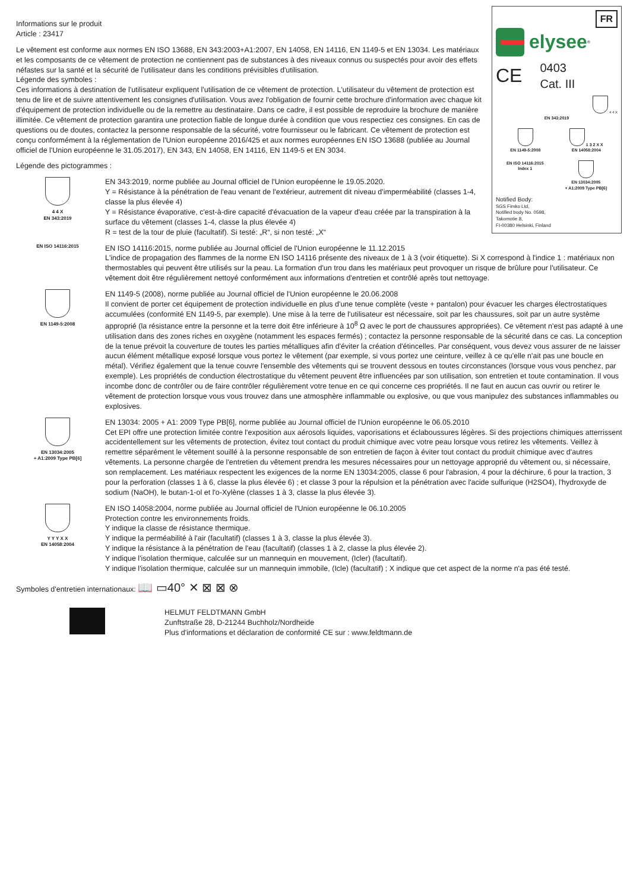FR
elysee<sup>®</sup>
CE 0403
Cat. III
4 4 X
EN 343:2019
EN 1149-5:2008 1 3 2 X X
EN 14058:2004
EN ISO 14116:2015
Index 1
EN 13034:2005
+ A1:2009 Type PB[6]
Notified Body:
SGS Fimko Ltd,
Notified body No. 0598,
Takomotie 8,
FI-00380 Helsinki, Finland
Informations sur le produit
Article : 23417
Le vêtement est conforme aux normes EN ISO 13688, EN 343:2003+A1:2007, EN 14058, EN 14116, EN 1149-5 et EN 13034. Les matériaux et les composants de ce vêtement de protection ne contiennent pas de substances à des niveaux connus ou suspectés pour avoir des effets néfastes sur la santé et la sécurité de l'utilisateur dans les conditions prévisibles d'utilisation.
Légende des symboles :
Ces informations à destination de l'utilisateur expliquent l'utilisation de ce vêtement de protection. L'utilisateur du vêtement de protection est tenu de lire et de suivre attentivement les consignes d'utilisation. Vous avez l'obligation de fournir cette brochure d'information avec chaque kit d'équipement de protection individuelle ou de la remettre au destinataire. Dans ce cadre, il est possible de reproduire la brochure de manière illimitée. Ce vêtement de protection garantira une protection fiable de longue durée à condition que vous respectiez ces consignes. En cas de questions ou de doutes, contactez la personne responsable de la sécurité, votre fournisseur ou le fabricant. Ce vêtement de protection est conçu conformément à la réglementation de l'Union européenne 2016/425 et aux normes européennes EN ISO 13688 (publiée au Journal officiel de l'Union européenne le 31.05.2017), EN 343, EN 14058, EN 14116, EN 1149-5 et EN 3034.
Légende des pictogrammes :
4 4 X
EN 343:2019
EN 343:2019, norme publiée au Journal officiel de l'Union européenne le 19.05.2020.
Y = Résistance à la pénétration de l'eau venant de l'extérieur, autrement dit niveau d'imperméabilité (classes 1-4, classe la plus élevée 4)
Y = Résistance évaporative, c'est-à-dire capacité d'évacuation de la vapeur d'eau créée par la transpiration à la surface du vêtement (classes 1-4, classe la plus élevée 4)
R = test de la tour de pluie (facultatif). Si testé: „R“, si non testé: „X“
EN ISO 14116:2015
EN ISO 14116:2015, norme publiée au Journal officiel de l'Union européenne le 11.12.2015
L'indice de propagation des flammes de la norme EN ISO 14116 présente des niveaux de 1 à 3 (voir étiquette). Si X correspond à l'indice 1 : matériaux non thermostables qui peuvent être utilisés sur la peau. La formation d'un trou dans les matériaux peut provoquer un risque de brûlure pour l'utilisateur. Ce vêtement doit être régulièrement nettoyé conformément aux informations d'entretien et contrôlé après tout nettoyage.
EN 1149-5:2008
EN 1149-5 (2008), norme publiée au Journal officiel de l'Union européenne le 20.06.2008
Il convient de porter cet équipement de protection individuelle en plus d'une tenue complète (veste + pantalon) pour évacuer les charges électrostatiques accumulées (conformité EN 1149-5, par exemple). Une mise à la terre de l'utilisateur est nécessaire, soit par les chaussures, soit par un autre système approprié (la résistance entre la personne et la terre doit être inférieure à 10<sup>8</sup> Ω avec le port de chaussures appropriées). Ce vêtement n'est pas adapté à une utilisation dans des zones riches en oxygène (notamment les espaces fermés) ; contactez la personne responsable de la sécurité dans ce cas. La conception de la tenue prévoit la couverture de toutes les parties métalliques afin d'éviter la création d'étincelles. Par conséquent, vous devez vous assurer de ne laisser aucun élément métallique exposé lorsque vous portez le vêtement (par exemple, si vous portez une ceinture, veillez à ce qu'elle n'ait pas une boucle en métal). Vérifiez également que la tenue couvre l'ensemble des vêtements qui se trouvent dessous en toutes circonstances (lorsque vous vous penchez, par exemple). Les propriétés de conduction électrostatique du vêtement peuvent être influencées par son utilisation, son entretien et toute contamination. Il vous incombe donc de contrôler ou de faire contrôler régulièrement votre tenue en ce qui concerne ces propriétés. Il ne faut en aucun cas ouvrir ou retirer le vêtement de protection lorsque vous vous trouvez dans une atmosphère inflammable ou explosive, ou que vous manipulez des substances inflammables ou explosives.
EN 13034:2005
+ A1:2009 Type PB[6]
EN 13034: 2005 + A1: 2009 Type PB[6], norme publiée au Journal officiel de l'Union européenne le 06.05.2010
Cet EPI offre une protection limitée contre l'exposition aux aérosols liquides, vaporisations et éclaboussures légères. Si des projections chimiques atterrissent accidentellement sur les vêtements de protection, évitez tout contact du produit chimique avec votre peau lorsque vous retirez les vêtements. Veillez à remettre séparément le vêtement souillé à la personne responsable de son entretien de façon à éviter tout contact du produit chimique avec d'autres vêtements. La personne chargée de l'entretien du vêtement prendra les mesures nécessaires pour un nettoyage approprié du vêtement ou, si nécessaire, son remplacement. Les matériaux respectent les exigences de la norme EN 13034:2005, classe 6 pour l'abrasion, 4 pour la déchirure, 6 pour la traction, 3 pour la perforation (classes 1 à 6, classe la plus élevée 6) ; et classe 3 pour la répulsion et la pénétration avec l'acide sulfurique (H2SO4), l'hydroxyde de sodium (NaOH), le butan-1-ol et l'o-Xylène (classes 1 à 3, classe la plus élevée 3).
Y Y Y X X
EN 14058:2004
EN ISO 14058:2004, norme publiée au Journal officiel de l'Union européenne le 06.10.2005
Protection contre les environnements froids.
Y indique la classe de résistance thermique.
Y indique la perméabilité à l'air (facultatif) (classes 1 à 3, classe la plus élevée 3).
Y indique la résistance à la pénétration de l'eau (facultatif) (classes 1 à 2, classe la plus élevée 2).
Y indique l'isolation thermique, calculée sur un mannequin en mouvement, (Icler) (facultatif).
Y indique l'isolation thermique, calculée sur un mannequin immobile, (Icle) (facultatif) ; X indique que cet aspect de la norme n'a pas été testé.
Symboles d'entretien internationaux: 📖 ▭40° ✕ ⊠ ⊠ ⊗
HELMUT FELDTMANN GmbH
Zunftstraße 28, D-21244 Buchholz/Nordheide
Plus d'informations et déclaration de conformité CE sur : www.feldtmann.de